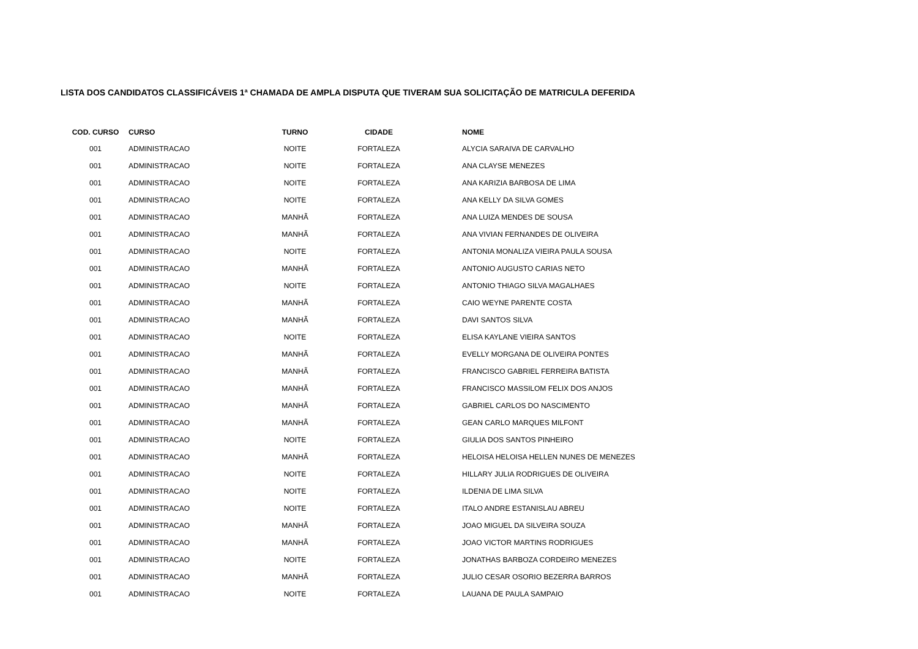LISTA DOS CANDIDATOS CLASSIFICÁVEIS 1ª CHAMADA DE AMPLA DISPUTA QUE TIVERAM SUA SOLICITAÇÃO DE MATRICULA DEFERIDA
| COD. CURSO | CURSO | TURNO | CIDADE | NOME |
| --- | --- | --- | --- | --- |
| 001 | ADMINISTRACAO | NOITE | FORTALEZA | ALYCIA SARAIVA DE CARVALHO |
| 001 | ADMINISTRACAO | NOITE | FORTALEZA | ANA CLAYSE MENEZES |
| 001 | ADMINISTRACAO | NOITE | FORTALEZA | ANA KARIZIA BARBOSA DE LIMA |
| 001 | ADMINISTRACAO | NOITE | FORTALEZA | ANA KELLY DA SILVA GOMES |
| 001 | ADMINISTRACAO | MANHÃ | FORTALEZA | ANA LUIZA MENDES DE SOUSA |
| 001 | ADMINISTRACAO | MANHÃ | FORTALEZA | ANA VIVIAN FERNANDES DE OLIVEIRA |
| 001 | ADMINISTRACAO | NOITE | FORTALEZA | ANTONIA MONALIZA VIEIRA PAULA SOUSA |
| 001 | ADMINISTRACAO | MANHÃ | FORTALEZA | ANTONIO AUGUSTO CARIAS NETO |
| 001 | ADMINISTRACAO | NOITE | FORTALEZA | ANTONIO THIAGO SILVA MAGALHAES |
| 001 | ADMINISTRACAO | MANHÃ | FORTALEZA | CAIO WEYNE PARENTE COSTA |
| 001 | ADMINISTRACAO | MANHÃ | FORTALEZA | DAVI SANTOS SILVA |
| 001 | ADMINISTRACAO | NOITE | FORTALEZA | ELISA KAYLANE VIEIRA SANTOS |
| 001 | ADMINISTRACAO | MANHÃ | FORTALEZA | EVELLY MORGANA DE OLIVEIRA PONTES |
| 001 | ADMINISTRACAO | MANHÃ | FORTALEZA | FRANCISCO GABRIEL FERREIRA BATISTA |
| 001 | ADMINISTRACAO | MANHÃ | FORTALEZA | FRANCISCO MASSILOM FELIX DOS ANJOS |
| 001 | ADMINISTRACAO | MANHÃ | FORTALEZA | GABRIEL CARLOS DO NASCIMENTO |
| 001 | ADMINISTRACAO | MANHÃ | FORTALEZA | GEAN CARLO MARQUES MILFONT |
| 001 | ADMINISTRACAO | NOITE | FORTALEZA | GIULIA DOS SANTOS PINHEIRO |
| 001 | ADMINISTRACAO | MANHÃ | FORTALEZA | HELOISA HELOISA HELLEN NUNES DE MENEZES |
| 001 | ADMINISTRACAO | NOITE | FORTALEZA | HILLARY JULIA RODRIGUES DE OLIVEIRA |
| 001 | ADMINISTRACAO | NOITE | FORTALEZA | ILDENIA DE LIMA SILVA |
| 001 | ADMINISTRACAO | NOITE | FORTALEZA | ITALO ANDRE ESTANISLAU ABREU |
| 001 | ADMINISTRACAO | MANHÃ | FORTALEZA | JOAO MIGUEL DA SILVEIRA SOUZA |
| 001 | ADMINISTRACAO | MANHÃ | FORTALEZA | JOAO VICTOR MARTINS RODRIGUES |
| 001 | ADMINISTRACAO | NOITE | FORTALEZA | JONATHAS BARBOZA CORDEIRO MENEZES |
| 001 | ADMINISTRACAO | MANHÃ | FORTALEZA | JULIO CESAR OSORIO BEZERRA BARROS |
| 001 | ADMINISTRACAO | NOITE | FORTALEZA | LAUANA DE PAULA SAMPAIO |